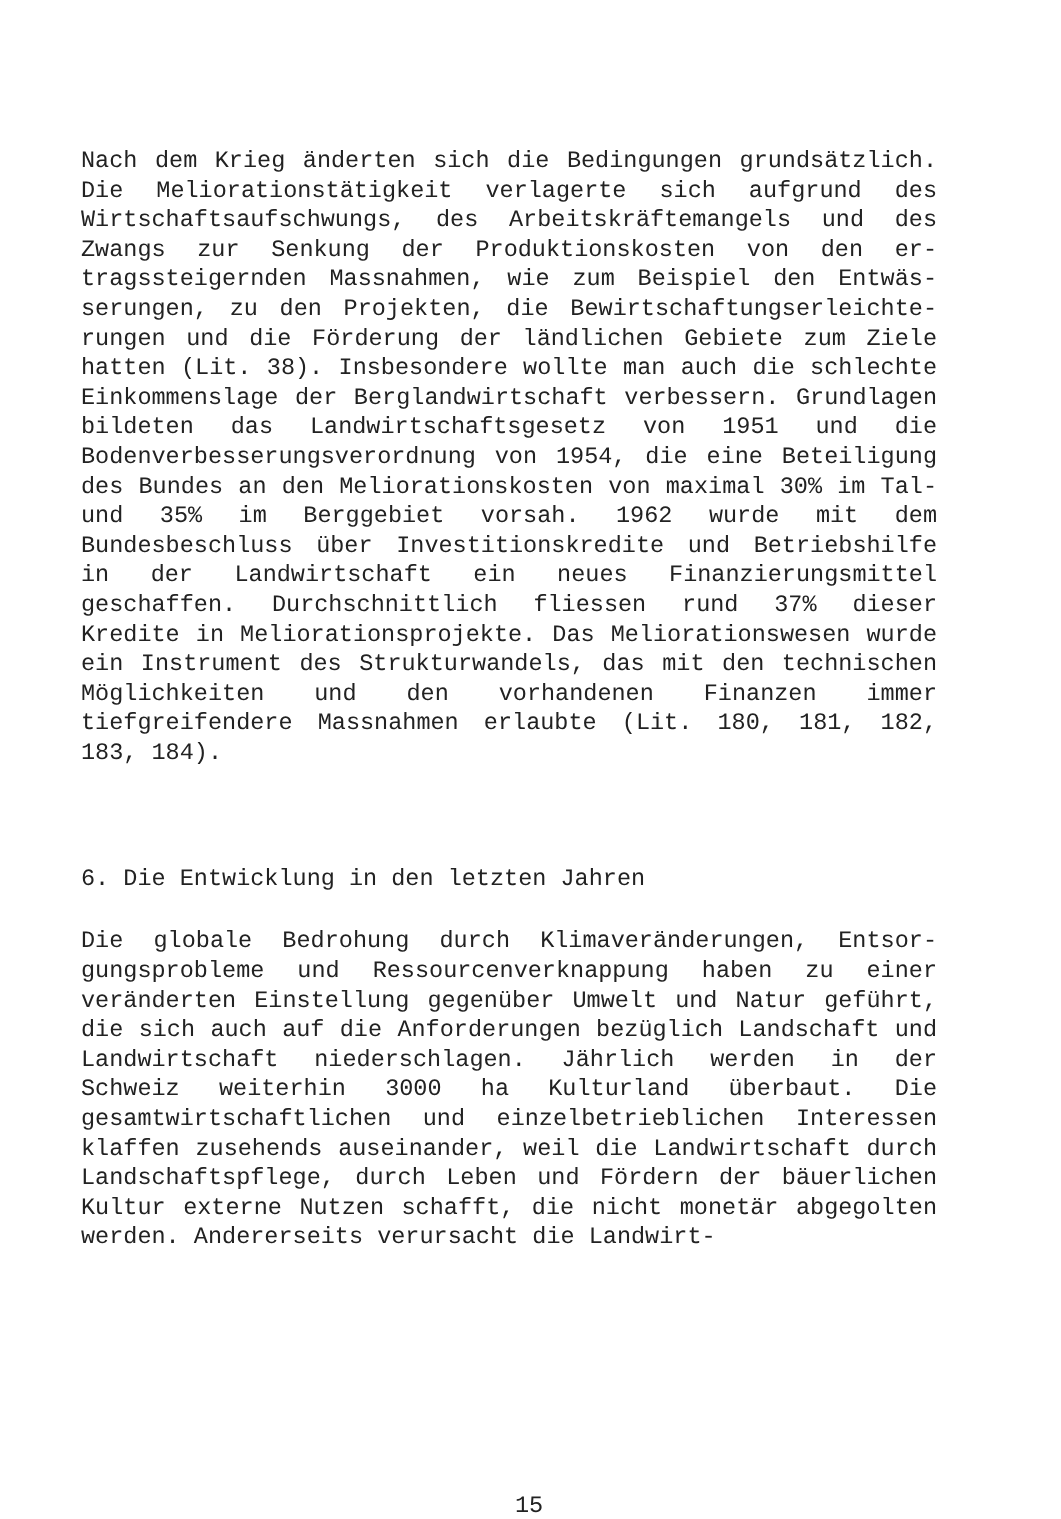Nach dem Krieg änderten sich die Bedingungen grundsätz­lich. Die Meliorationstätigkeit verlagerte sich aufgrund des Wirtschaftsaufschwungs, des Arbeitskräftemangels und des Zwangs zur Senkung der Produktionskosten von den er­tragssteigernden Massnahmen, wie zum Beispiel den Entwäs­serungen, zu den Projekten, die Bewirtschaftungserleichte­rungen und die Förderung der ländlichen Gebiete zum Ziele hatten (Lit. 38). Insbesondere wollte man auch die schlechte Einkommenslage der Berglandwirtschaft verbes­sern. Grundlagen bildeten das Landwirtschaftsgesetz von 1951 und die Bodenverbesserungsverordnung von 1954, die eine Beteiligung des Bundes an den Meliorationskosten von maximal 30% im Tal- und 35% im Berggebiet vorsah. 1962 wurde mit dem Bundesbeschluss über Investitionskredite und Betriebshilfe in der Landwirtschaft ein neues Finanzie­rungsmittel geschaffen. Durchschnittlich fliessen rund 37% dieser Kredite in Meliorationsprojekte. Das Meliorations­wesen wurde ein Instrument des Strukturwandels, das mit den technischen Möglichkeiten und den vorhandenen Finanzen immer tiefgreifendere Massnahmen erlaubte (Lit. 180, 181, 182, 183, 184).
6. Die Entwicklung in den letzten Jahren
Die globale Bedrohung durch Klimaveränderungen, Entsor­gungsprobleme und Ressourcenverknappung haben zu einer veränderten Einstellung gegenüber Umwelt und Natur ge­führt, die sich auch auf die Anforderungen bezüglich Land­schaft und Landwirtschaft niederschlagen. Jährlich werden in der Schweiz weiterhin 3000 ha Kulturland überbaut. Die gesamtwirtschaftlichen und einzelbetrieblichen Interessen klaffen zusehends auseinander, weil die Landwirtschaft durch Landschaftspflege, durch Leben und Fördern der bäu­erlichen Kultur externe Nutzen schafft, die nicht monetär abgegolten werden. Andererseits verursacht die Landwirt-
15